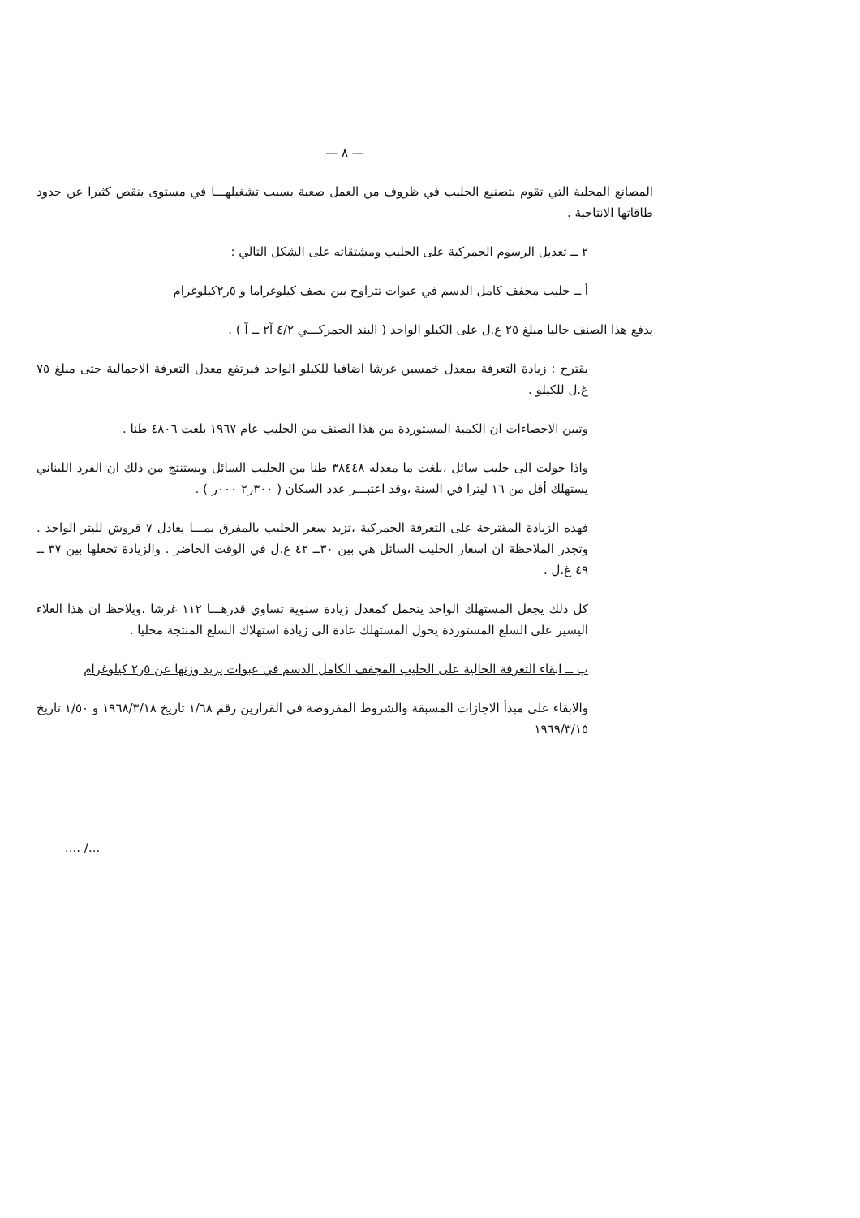— ٨ —
المصانع المحلية التي تقوم بتصنيع الحليب في ظروف من العمل صعبة بسبب تشغيلهـــا في مستوى ينقص كثيرا عن حدود طاقاتها الانتاجية .
٢ ــ تعديل الرسوم الجمركية على الحليب ومشتقاته على الشكل التالي :
أ ــ حليب مجفف كامل الدسم في عبوات تتراوح بين نصف كيلوغراما و ٥ر٢كيلوغرام
يدفع هذا الصنف حاليا مبلغ ٢٥ غ.ل على الكيلو الواحد ( البند الجمركـــي ٤/٢ آ٢ ــ آ ) .
يقترح : زيادة التعرفة بمعدل خمسين غرشا اضافيا للكيلو الواحد فيرتفع معدل التعرفة الاجمالية حتى مبلغ ٧٥ غ.ل للكيلو .
وتبين الاحصاءات ان الكمية المستوردة من هذا الصنف من الحليب عام ١٩٦٧ بلغت ٤٨٠٦ طنا .
واذا حولت الى حليب سائل ،بلغت ما معدله ٣٨٤٤٨ طنا من الحليب السائل ويستنتج من ذلك ان الفرد اللبناني يستهلك أقل من ١٦ ليترا في السنة ،وقد اعتبـــر عدد السكان ( ٣٠٠ر٢ ٠٠٠ر ) .
فهذه الزيادة المقترحة على التعرفة الجمركية ،تزيد سعر الحليب بالمفرق بمـــا يعادل ٧ قروش لليتر الواحد . وتجدر الملاحظة ان اسعار الحليب السائل هي بين ٣٠ــ ٤٢ غ.ل في الوقت الحاضر . والزيادة تجعلها بين ٣٧ ــ ٤٩ غ.ل .
كل ذلك يجعل المستهلك الواحد يتحمل كمعدل زيادة سنوية تساوي قدرهـــا ١١٢ غرشا ،ويلاحظ ان هذا الغلاء اليسير على السلع المستوردة يحول المستهلك عادة الى زيادة استهلاك السلع المنتجة محليا .
ب ــ ابقاء التعرفة الحالية على الحليب المجفف الكامل الدسم في عبوات يزيد وزنها عن ٥ر٢ كيلوغرام
والابقاء على مبدأ الاجازات المسبقة والشروط المفروضة في القرارين رقم ١/٦٨ تاريخ ١٩٦٨/٣/١٨ و ١/٥٠ تاريخ ١٩٦٩/٣/١٥
.... /...